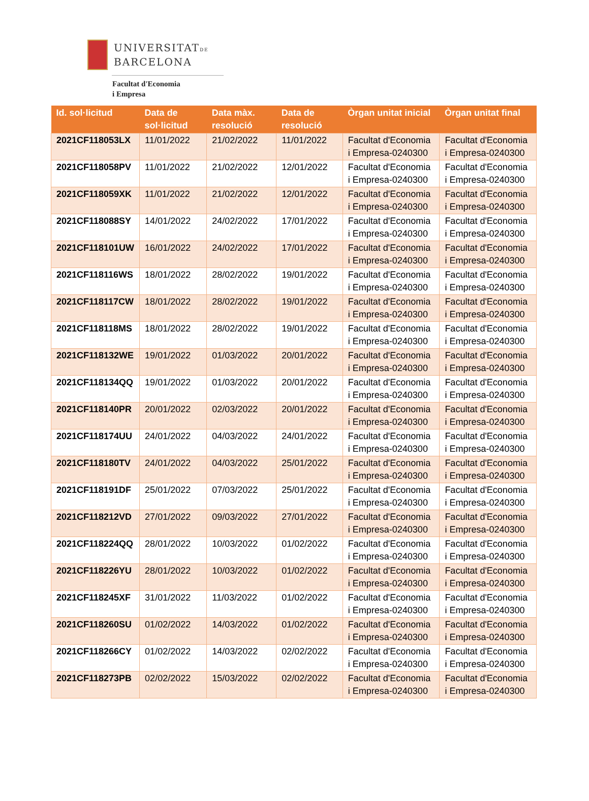UNIVERSITATDE
BARCELONA
Facultat d'Economia
i Empresa
| Id. sol·licitud | Data de sol·licitud | Data màx. resolució | Data de resolució | Òrgan unitat inicial | Òrgan unitat final |
| --- | --- | --- | --- | --- | --- |
| 2021CF118053LX | 11/01/2022 | 21/02/2022 | 11/01/2022 | Facultat d'Economia i Empresa-0240300 | Facultat d'Economia i Empresa-0240300 |
| 2021CF118058PV | 11/01/2022 | 21/02/2022 | 12/01/2022 | Facultat d'Economia i Empresa-0240300 | Facultat d'Economia i Empresa-0240300 |
| 2021CF118059XK | 11/01/2022 | 21/02/2022 | 12/01/2022 | Facultat d'Economia i Empresa-0240300 | Facultat d'Economia i Empresa-0240300 |
| 2021CF118088SY | 14/01/2022 | 24/02/2022 | 17/01/2022 | Facultat d'Economia i Empresa-0240300 | Facultat d'Economia i Empresa-0240300 |
| 2021CF118101UW | 16/01/2022 | 24/02/2022 | 17/01/2022 | Facultat d'Economia i Empresa-0240300 | Facultat d'Economia i Empresa-0240300 |
| 2021CF118116WS | 18/01/2022 | 28/02/2022 | 19/01/2022 | Facultat d'Economia i Empresa-0240300 | Facultat d'Economia i Empresa-0240300 |
| 2021CF118117CW | 18/01/2022 | 28/02/2022 | 19/01/2022 | Facultat d'Economia i Empresa-0240300 | Facultat d'Economia i Empresa-0240300 |
| 2021CF118118MS | 18/01/2022 | 28/02/2022 | 19/01/2022 | Facultat d'Economia i Empresa-0240300 | Facultat d'Economia i Empresa-0240300 |
| 2021CF118132WE | 19/01/2022 | 01/03/2022 | 20/01/2022 | Facultat d'Economia i Empresa-0240300 | Facultat d'Economia i Empresa-0240300 |
| 2021CF118134QQ | 19/01/2022 | 01/03/2022 | 20/01/2022 | Facultat d'Economia i Empresa-0240300 | Facultat d'Economia i Empresa-0240300 |
| 2021CF118140PR | 20/01/2022 | 02/03/2022 | 20/01/2022 | Facultat d'Economia i Empresa-0240300 | Facultat d'Economia i Empresa-0240300 |
| 2021CF118174UU | 24/01/2022 | 04/03/2022 | 24/01/2022 | Facultat d'Economia i Empresa-0240300 | Facultat d'Economia i Empresa-0240300 |
| 2021CF118180TV | 24/01/2022 | 04/03/2022 | 25/01/2022 | Facultat d'Economia i Empresa-0240300 | Facultat d'Economia i Empresa-0240300 |
| 2021CF118191DF | 25/01/2022 | 07/03/2022 | 25/01/2022 | Facultat d'Economia i Empresa-0240300 | Facultat d'Economia i Empresa-0240300 |
| 2021CF118212VD | 27/01/2022 | 09/03/2022 | 27/01/2022 | Facultat d'Economia i Empresa-0240300 | Facultat d'Economia i Empresa-0240300 |
| 2021CF118224QQ | 28/01/2022 | 10/03/2022 | 01/02/2022 | Facultat d'Economia i Empresa-0240300 | Facultat d'Economia i Empresa-0240300 |
| 2021CF118226YU | 28/01/2022 | 10/03/2022 | 01/02/2022 | Facultat d'Economia i Empresa-0240300 | Facultat d'Economia i Empresa-0240300 |
| 2021CF118245XF | 31/01/2022 | 11/03/2022 | 01/02/2022 | Facultat d'Economia i Empresa-0240300 | Facultat d'Economia i Empresa-0240300 |
| 2021CF118260SU | 01/02/2022 | 14/03/2022 | 01/02/2022 | Facultat d'Economia i Empresa-0240300 | Facultat d'Economia i Empresa-0240300 |
| 2021CF118266CY | 01/02/2022 | 14/03/2022 | 02/02/2022 | Facultat d'Economia i Empresa-0240300 | Facultat d'Economia i Empresa-0240300 |
| 2021CF118273PB | 02/02/2022 | 15/03/2022 | 02/02/2022 | Facultat d'Economia i Empresa-0240300 | Facultat d'Economia i Empresa-0240300 |